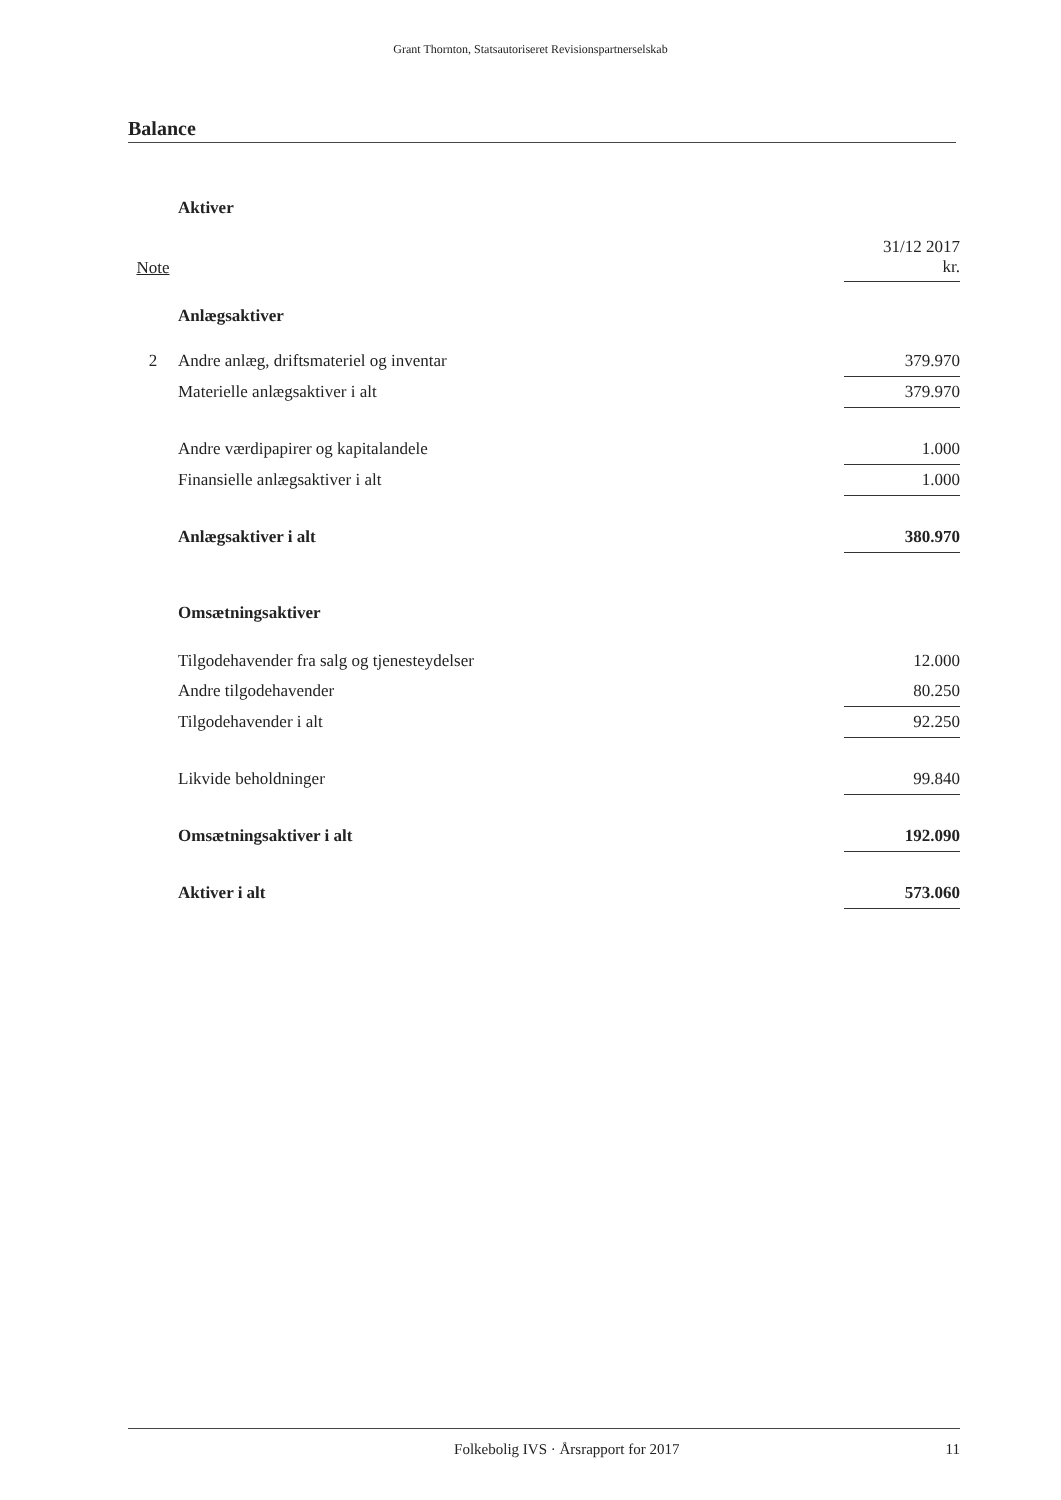Grant Thornton, Statsautoriseret Revisionspartnerselskab
Balance
| | Aktiver | |
| Note | | 31/12 2017 kr. |
| | Anlægsaktiver | |
| 2 | Andre anlæg, driftsmateriel og inventar | 379.970 |
| | Materielle anlægsaktiver i alt | 379.970 |
| | Andre værdipapirer og kapitalandele | 1.000 |
| | Finansielle anlægsaktiver i alt | 1.000 |
| | Anlægsaktiver i alt | 380.970 |
| | Omsætningsaktiver | |
| | Tilgodehavender fra salg og tjenesteydelser | 12.000 |
| | Andre tilgodehavender | 80.250 |
| | Tilgodehavender i alt | 92.250 |
| | Likvide beholdninger | 99.840 |
| | Omsætningsaktiver i alt | 192.090 |
| | Aktiver i alt | 573.060 |
Folkebolig IVS · Årsrapport for 2017 11